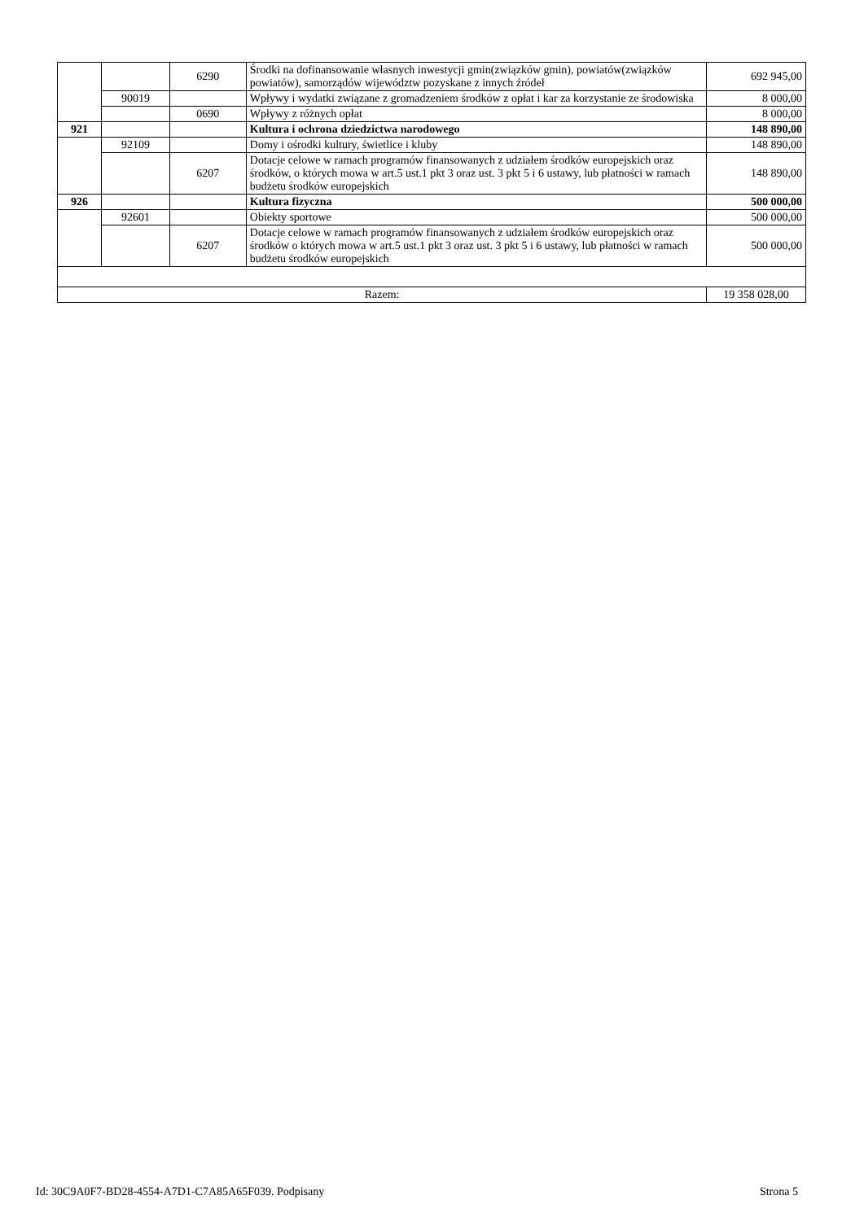| | | 6290 | Środki na dofinansowanie własnych inwestycji gmin(związków gmin), powiatów(związków powiatów), samorządów wijewództw pozyskane z innych źródeł | 692 945,00 |
| | 90019 | | Wpływy i wydatki związane z gromadzeniem środków z opłat i kar za korzystanie ze środowiska | 8 000,00 |
| | | 0690 | Wpływy z różnych opłat | 8 000,00 |
| 921 | | | Kultura i ochrona dziedzictwa narodowego | 148 890,00 |
| | 92109 | | Domy i ośrodki kultury, świetlice i kluby | 148 890,00 |
| | | 6207 | Dotacje celowe w ramach programów finansowanych z udziałem środków europejskich oraz środków, o których mowa w art.5 ust.1 pkt 3 oraz ust. 3 pkt 5 i 6 ustawy, lub płatności w ramach budżetu środków europejskich | 148 890,00 |
| 926 | | | Kultura fizyczna | 500 000,00 |
| | 92601 | | Obiekty sportowe | 500 000,00 |
| | | 6207 | Dotacje celowe w ramach programów finansowanych z udziałem środków europejskich oraz środków o których mowa w art.5 ust.1 pkt 3 oraz ust. 3 pkt 5 i 6 ustawy, lub płatności w ramach budżetu środków europejskich | 500 000,00 |
| Razem: | | | | 19 358 028,00 |
Id: 30C9A0F7-BD28-4554-A7D1-C7A85A65F039. Podpisany Strona 5